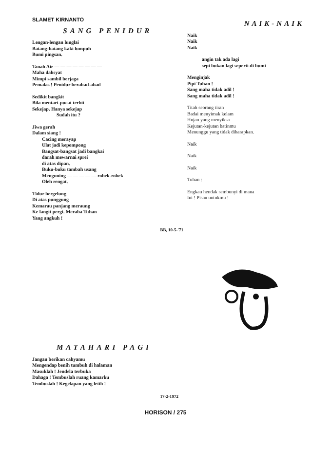SLAMET KIRNANTO
SANG PENIDUR
Lengan-lengan lunglai
Batang-batang kaki lumpuh
Bumi pingsan.
Tanah Air — — — — — — — —
Maha dahsyat
Mimpi sambil berjaga
Pemalas ! Penidur berabad-abad
Sedikit bangkit
Bila mentari-pucat terbit
Sekejap. Hanya sekejap
Sudah itu ?
Jiwa gerah
Dalam siang !
Cacing merayap
Ulat jadi kepompong
Bangsat-bangsat jadi bangkai
darah mewarnai sprei
di atas dipan.
Buku-buku tambah usang
Menguning — — — — — robek-robek
Oleh rengat.
Tidur bergelung
Di atas punggung
Kemarau panjang meraung
Ke langit pergi. Meraba Tuhan
Yang angkuh !
BB, 10-5-'71
NAIK-NAIK
Naik
Naik
Naik
angin tak ada lagi
sepi bukan lagi seperti di bumi
Menginjak
Pipi Tuhan !
Sang maha tidak adil !
Sang maha tidak adil !
Titah seorang tiran
Badai menyimak kelam
Hujan yang menyiksa
Kejutan-kejutan batinmu
Menunggu yang tidak diharapkan.
Naik
Naik
Naik
Tuhan :
Engkau hendak sembunyi di mana
Ini ! Pisau untukmu !
MATAHARI PAGI
Jangan berikan cahyamu
Mengendap benih tumbuh di halaman
Masuklah ! Jendela terbuka
Dahaga ! Tembuslah ruang kamarku
Tembuslah ! Kegelapan yang letih !
17-2-1972
HORISON / 275